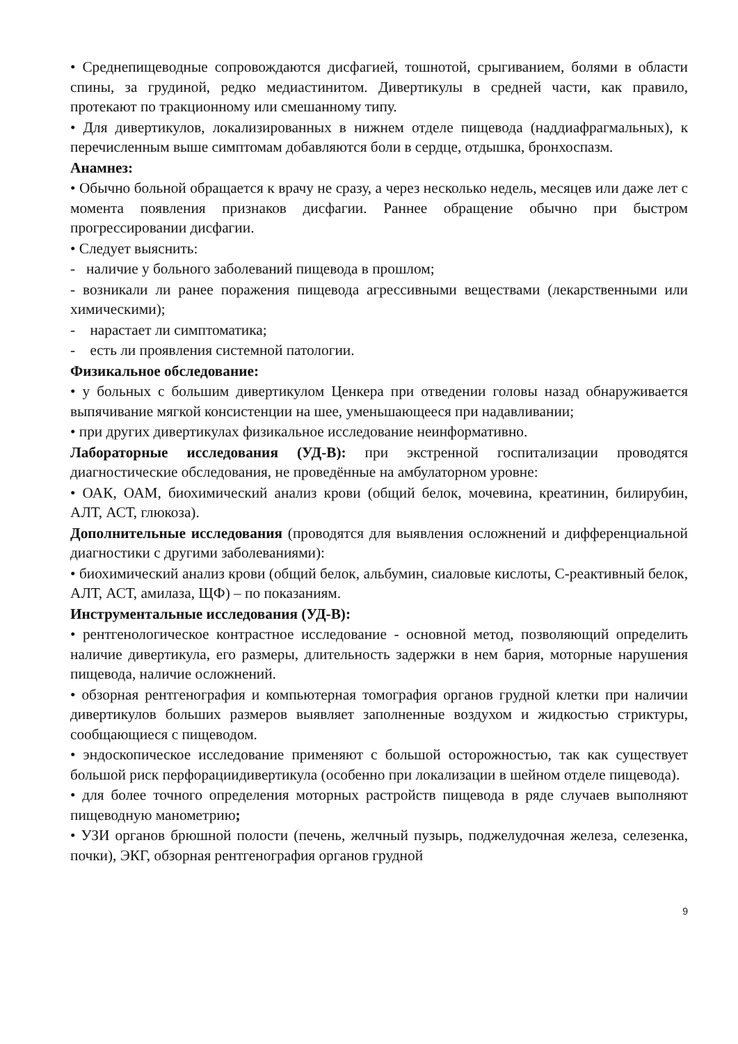• Среднепищеводные сопровождаются дисфагией, тошнотой, срыгиванием, болями в области спины, за грудиной, редко медиастинитом. Дивертикулы в средней части, как правило, протекают по тракционному или смешанному типу.
• Для дивертикулов, локализированных в нижнем отделе пищевода (наддиафрагмальных), к перечисленным выше симптомам добавляются боли в сердце, отдышка, бронхоспазм.
Анамнез:
• Обычно больной обращается к врачу не сразу, а через несколько недель, месяцев или даже лет с момента появления признаков дисфагии. Раннее обращение обычно при быстром прогрессировании дисфагии.
• Следует выяснить:
- наличие у больного заболеваний пищевода в прошлом;
- возникали ли ранее поражения пищевода агрессивными веществами (лекарственными или химическими);
- нарастает ли симптоматика;
- есть ли проявления системной патологии.
Физикальное обследование:
• у больных с большим дивертикулом Ценкера при отведении головы назад обнаруживается выпячивание мягкой консистенции на шее, уменьшающееся при надавливании;
• при других дивертикулах физикальное исследование неинформативно.
Лабораторные исследования (УД-В): при экстренной госпитализации проводятся диагностические обследования, не проведённые на амбулаторном уровне:
• ОАК, ОАМ, биохимический анализ крови (общий белок, мочевина, креатинин, билирубин, АЛТ, АСТ, глюкоза).
Дополнительные исследования (проводятся для выявления осложнений и дифференциальной диагностики с другими заболеваниями):
• биохимический анализ крови (общий белок, альбумин, сиаловые кислоты, С-реактивный белок, АЛТ, АСТ, амилаза, ЩФ) – по показаниям.
Инструментальные исследования (УД-В):
• рентгенологическое контрастное исследование - основной метод, позволяющий определить наличие дивертикула, его размеры, длительность задержки в нем бария, моторные нарушения пищевода, наличие осложнений.
• обзорная рентгенография и компьютерная томография органов грудной клетки при наличии дивертикулов больших размеров выявляет заполненные воздухом и жидкостью стриктуры, сообщающиеся с пищеводом.
• эндоскопическое исследование применяют с большой осторожностью, так как существует большой риск перфорациидивертикула (особенно при локализации в шейном отделе пищевода).
• для более точного определения моторных растройств пищевода в ряде случаев выполняют пищеводную манометрию;
• УЗИ органов брюшной полости (печень, желчный пузырь, поджелудочная железа, селезенка, почки), ЭКГ, обзорная рентгенография органов грудной
9